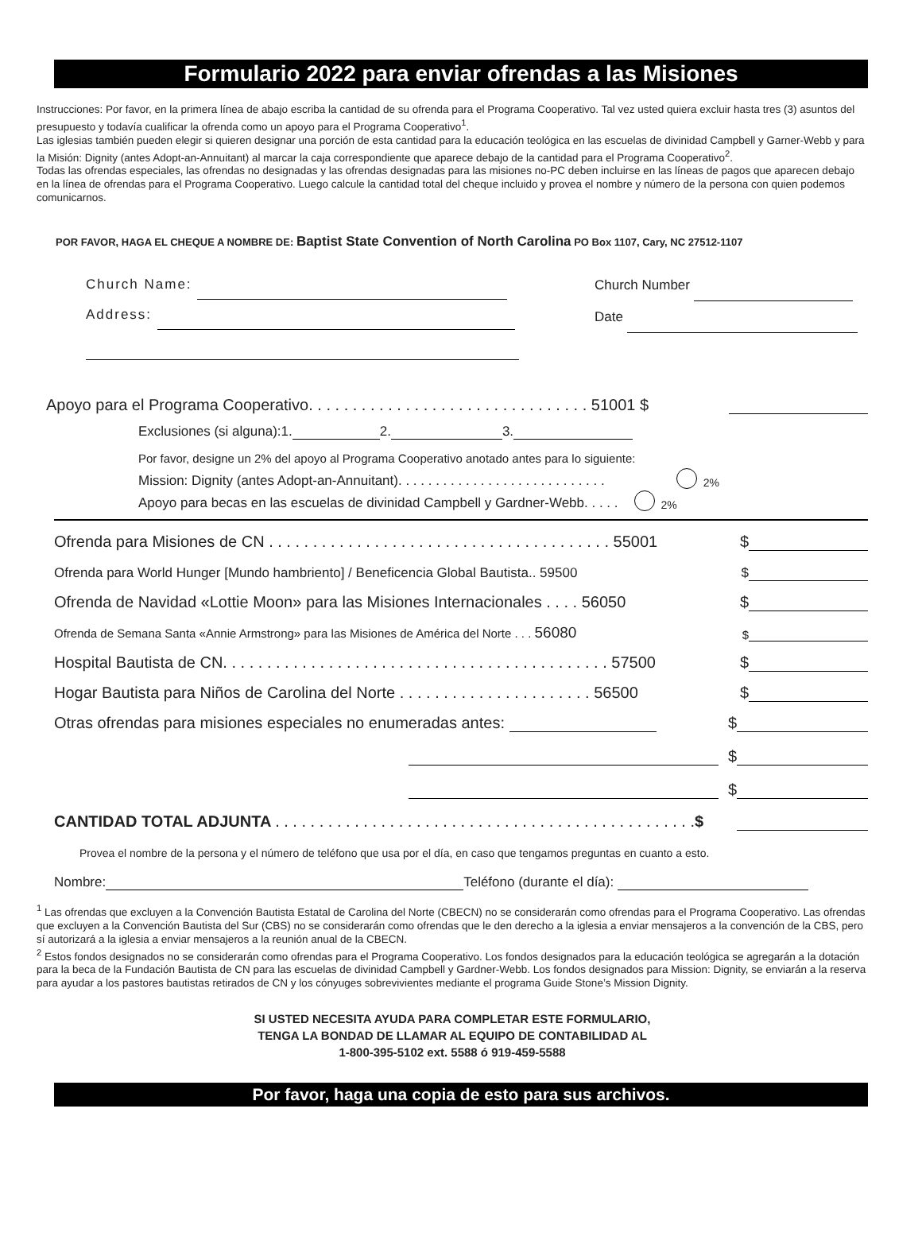Formulario 2022 para enviar ofrendas a las Misiones
Instrucciones: Por favor, en la primera línea de abajo escriba la cantidad de su ofrenda para el Programa Cooperativo. Tal vez usted quiera excluir hasta tres (3) asuntos del presupuesto y todavía cualificar la ofrenda como un apoyo para el Programa Cooperativo<sup>1</sup>.
Las iglesias también pueden elegir si quieren designar una porción de esta cantidad para la educación teológica en las escuelas de divinidad Campbell y Garner-Webb y para la Misión: Dignity (antes Adopt-an-Annuitant) al marcar la caja correspondiente que aparece debajo de la cantidad para el Programa Cooperativo<sup>2</sup>.
Todas las ofrendas especiales, las ofrendas no designadas y las ofrendas designadas para las misiones no-PC deben incluirse en las líneas de pagos que aparecen debajo en la línea de ofrendas para el Programa Cooperativo. Luego calcule la cantidad total del cheque incluido y provea el nombre y número de la persona con quien podemos comunicarnos.
POR FAVOR, HAGA EL CHEQUE A NOMBRE DE: Baptist State Convention of North Carolina PO Box 1107, Cary, NC 27512-1107
Church Name:
Address:
Church Number
Date
Apoyo para el Programa Cooperativo. . . . . . . . . . . . . . . . . . . . . . . . . . . . . . . . 51001 $
Exclusiones (si alguna):1. 2. 3.
Por favor, designe un 2% del apoyo al Programa Cooperativo anotado antes para lo siguiente:
Mission: Dignity (antes Adopt-an-Annuitant). . . . . . . . . . . . . . . . . . . . . . . . . . . . 2%
Apoyo para becas en las escuelas de divinidad Campbell y Gardner-Webb. . . . . 2%
Ofrenda para Misiones de CN . . . . . . . . . . . . . . . . . . . . . . . . . . . . . . . . . . . . . . . 55001 $
Ofrenda para World Hunger [Mundo hambriento] / Beneficencia Global Bautista.. 59500 $
Ofrenda de Navidad «Lottie Moon» para las Misiones Internacionales . . . . 56050 $
Ofrenda de Semana Santa «Annie Armstrong» para las Misiones de América del Norte . . . 56080 $
Hospital Bautista de CN. . . . . . . . . . . . . . . . . . . . . . . . . . . . . . . . . . . . . . . . . . . . 57500 $
Hogar Bautista para Niños de Carolina del Norte . . . . . . . . . . . . . . . . . . . . . . 56500 $
Otras ofrendas para misiones especiales no enumeradas antes: $
$
$
CANTIDAD TOTAL ADJUNTA . . . . . . . . . . . . . . . . . . . . . . . . . . . . . . . . . . . . . . . . . . . . . . . .$
Provea el nombre de la persona y el número de teléfono que usa por el día, en caso que tengamos preguntas en cuanto a esto.
Nombre: Teléfono (durante el día):
<sup>1</sup> Las ofrendas que excluyen a la Convención Bautista Estatal de Carolina del Norte (CBECN) no se considerarán como ofrendas para el Programa Cooperativo. Las ofrendas que excluyen a la Convención Bautista del Sur (CBS) no se considerarán como ofrendas que le den derecho a la iglesia a enviar mensajeros a la convención de la CBS, pero sí autorizará a la iglesia a enviar mensajeros a la reunión anual de la CBECN.
<sup>2</sup> Estos fondos designados no se considerarán como ofrendas para el Programa Cooperativo. Los fondos designados para la educación teológica se agregarán a la dotación para la beca de la Fundación Bautista de CN para las escuelas de divinidad Campbell y Gardner-Webb. Los fondos designados para Mission: Dignity, se enviarán a la reserva para ayudar a los pastores bautistas retirados de CN y los cónyuges sobrevivientes mediante el programa Guide Stone’s Mission Dignity.
SI USTED NECESITA AYUDA PARA COMPLETAR ESTE FORMULARIO,
TENGA LA BONDAD DE LLAMAR AL EQUIPO DE CONTABILIDAD AL
1-800-395-5102 ext. 5588 ó 919-459-5588
Por favor, haga una copia de esto para sus archivos.